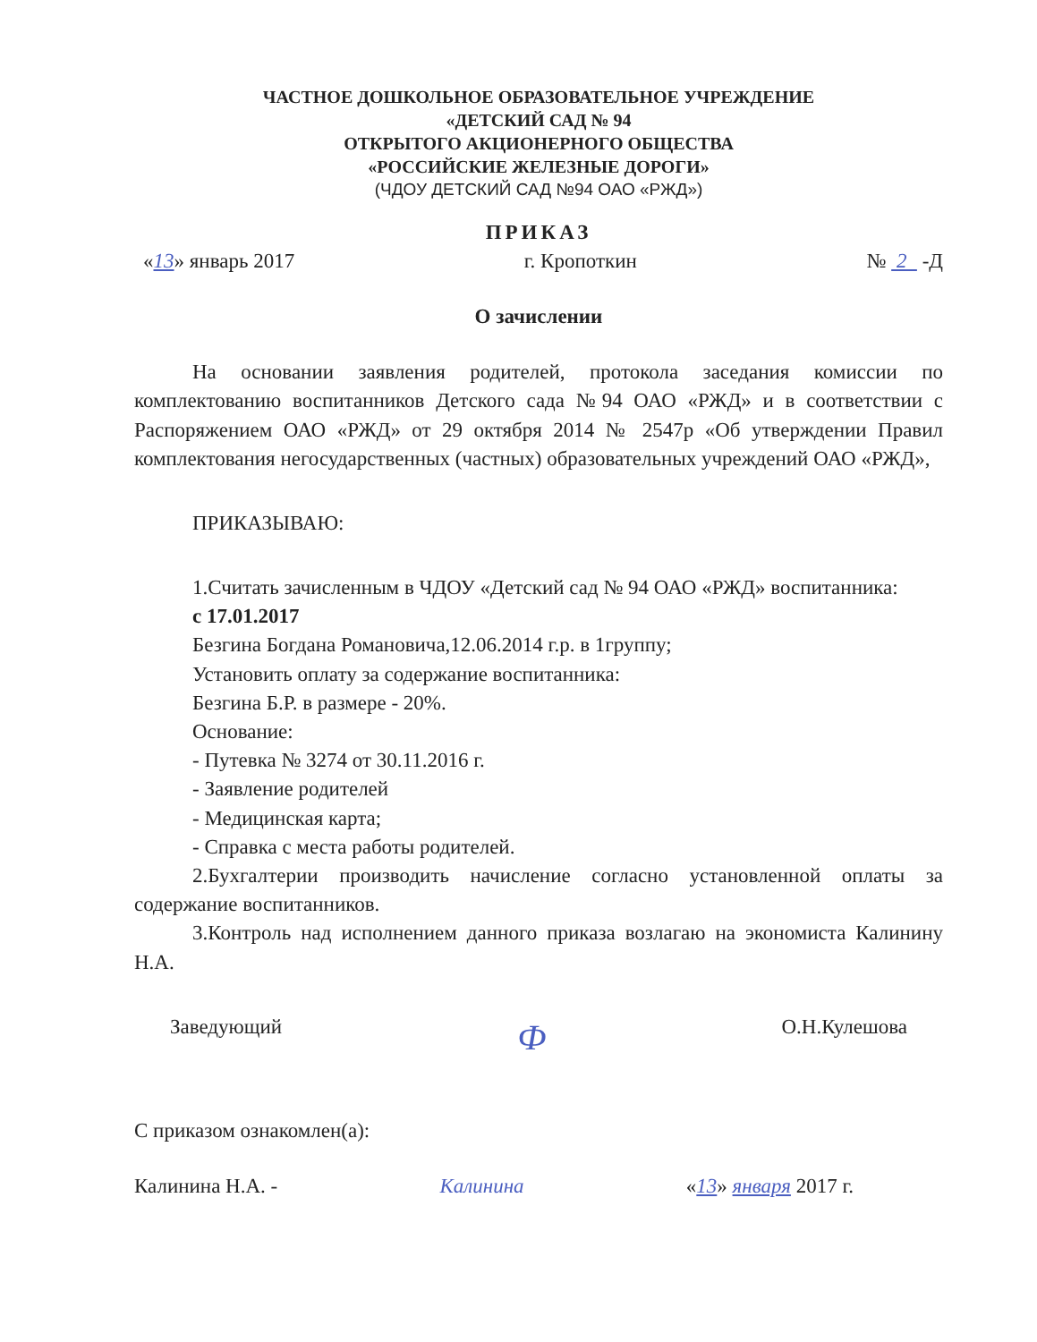ЧАСТНОЕ ДОШКОЛЬНОЕ ОБРАЗОВАТЕЛЬНОЕ УЧРЕЖДЕНИЕ
«ДЕТСКИЙ САД № 94
ОТКРЫТОГО АКЦИОНЕРНОГО ОБЩЕСТВА
«РОССИЙСКИЕ ЖЕЛЕЗНЫЕ ДОРОГИ»
(ЧДОУ ДЕТСКИЙ САД №94 ОАО «РЖД»)
ПРИКАЗ
«13» январь 2017 г. Кропоткин № 2 -Д
О зачислении
На основании заявления родителей, протокола заседания комиссии по комплектованию воспитанников Детского сада №94 ОАО «РЖД» и в соответствии с Распоряжением ОАО «РЖД» от 29 октября 2014 № 2547р «Об утверждении Правил комплектования негосударственных (частных) образовательных учреждений ОАО «РЖД»,
ПРИКАЗЫВАЮ:
1.Считать зачисленным в ЧДОУ «Детский сад № 94 ОАО «РЖД» воспитанника:
с 17.01.2017
Безгина Богдана Романовича,12.06.2014 г.р. в 1группу;
Установить оплату за содержание воспитанника:
Безгина Б.Р. в размере - 20%.
Основание:
- Путевка № 3274 от 30.11.2016 г.
- Заявление родителей
- Медицинская карта;
- Справка с места работы родителей.
2.Бухгалтерии производить начисление согласно установленной оплаты за содержание воспитанников.
3.Контроль над исполнением данного приказа возлагаю на экономиста Калинину Н.А.
Заведующий Ф О.Н.Кулешова
С приказом ознакомлен(а):
Калинина Н.А. - Калинина «13» января 2017 г.